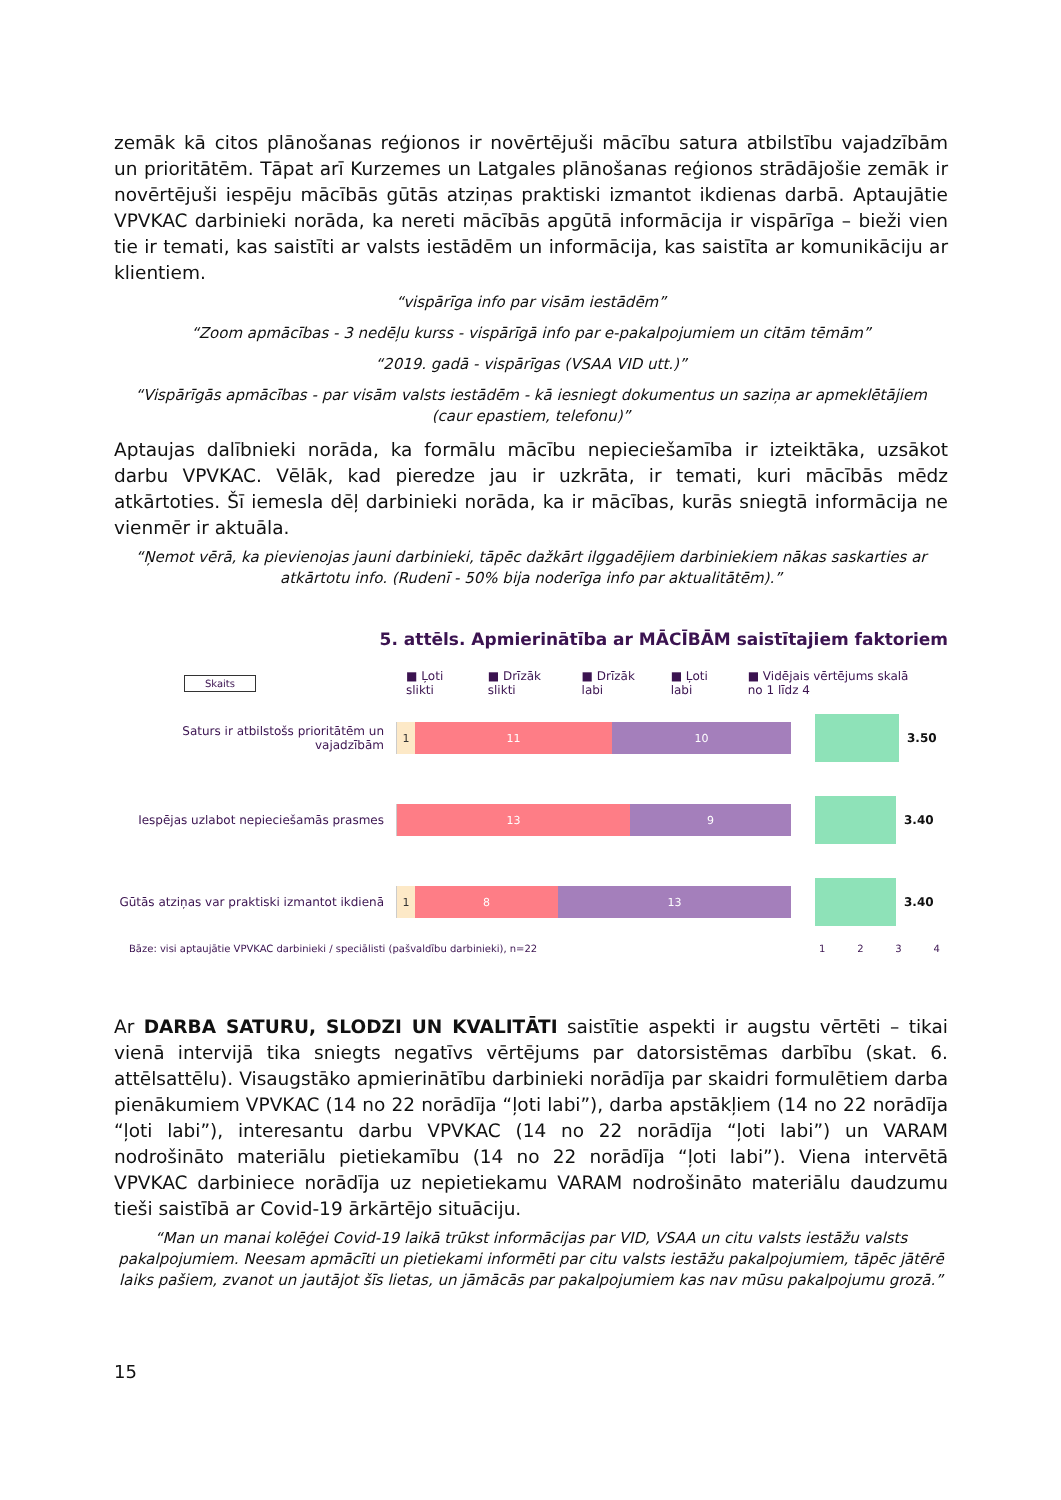zemāk kā citos plānošanas reģionos ir novērtējuši mācību satura atbilstību vajadzībām un prioritātēm. Tāpat arī Kurzemes un Latgales plānošanas reģionos strādājošie zemāk ir novērtējuši iespēju mācībās gūtās atziņas praktiski izmantot ikdienas darbā. Aptaujātie VPVKAC darbinieki norāda, ka nereti mācībās apgūtā informācija ir vispārīga – bieži vien tie ir temati, kas saistīti ar valsts iestādēm un informācija, kas saistīta ar komunikāciju ar klientiem.
“vispārīga info par visām iestādēm”
“Zoom apmācības - 3 nedēļu kurss - vispārīgā info par e-pakalpojumiem un citām tēmām”
“2019. gadā - vispārīgas (VSAA VID utt.)”
“Vispārīgās apmācības - par visām valsts iestādēm - kā iesniegt dokumentus un saziņa ar apmeklētājiem (caur epastiem, telefonu)”
Aptaujas dalībnieki norāda, ka formālu mācību nepieciešamība ir izteiktāka, uzsākot darbu VPVKAC. Vēlāk, kad pieredze jau ir uzkrāta, ir temati, kuri mācībās mēdz atkārtoties. Šī iemesla dēļ darbinieki norāda, ka ir mācības, kurās sniegtā informācija ne vienmēr ir aktuāla.
“Ņemot vērā, ka pievienojas jauni darbinieki, tāpēc dažkārt ilggadējiem darbiniekiem nākas saskarties ar atkārtotu info. (Rudenī - 50% bija noderīga info par aktualitātēm).”
5. attēls. Apmierinātība ar MĀCĪBĀM saistītajiem faktoriem
Skaits ■ Ļoti slikti ■ Drīzāk slikti ■ Drīzāk labi ■ Ļoti labi ■ Vidējais vērtējums skalā no 1 līdz 4
Saturs ir atbilstošs prioritātēm un vajadzībām
1 11 10
3.50
Iespējas uzlabot nepieciešamās prasmes
13 9
3.40
Gūtās atziņas var praktiski izmantot ikdienā
1 8 13
3.40
Bāze: visi aptaujātie VPVKAC darbinieki / speciālisti (pašvaldību darbinieki), n=22 1 2 3 4
Ar DARBA SATURU, SLODZI UN KVALITĀTI saistītie aspekti ir augstu vērtēti – tikai vienā intervijā tika sniegts negatīvs vērtējums par datorsistēmas darbību (skat. 6. attēlsattēlu). Visaugstāko apmierinātību darbinieki norādīja par skaidri formulētiem darba pienākumiem VPVKAC (14 no 22 norādīja “ļoti labi”), darba apstākļiem (14 no 22 norādīja “ļoti labi”), interesantu darbu VPVKAC (14 no 22 norādīja “ļoti labi”) un VARAM nodrošināto materiālu pietiekamību (14 no 22 norādīja “ļoti labi”). Viena intervētā VPVKAC darbiniece norādīja uz nepietiekamu VARAM nodrošināto materiālu daudzumu tieši saistībā ar Covid-19 ārkārtējo situāciju.
“Man un manai kolēģei Covid-19 laikā trūkst informācijas par VID, VSAA un citu valsts iestāžu valsts pakalpojumiem. Neesam apmācīti un pietiekami informēti par citu valsts iestāžu pakalpojumiem, tāpēc jātērē laiks pašiem, zvanot un jautājot šīs lietas, un jāmācās par pakalpojumiem kas nav mūsu pakalpojumu grozā.”
15